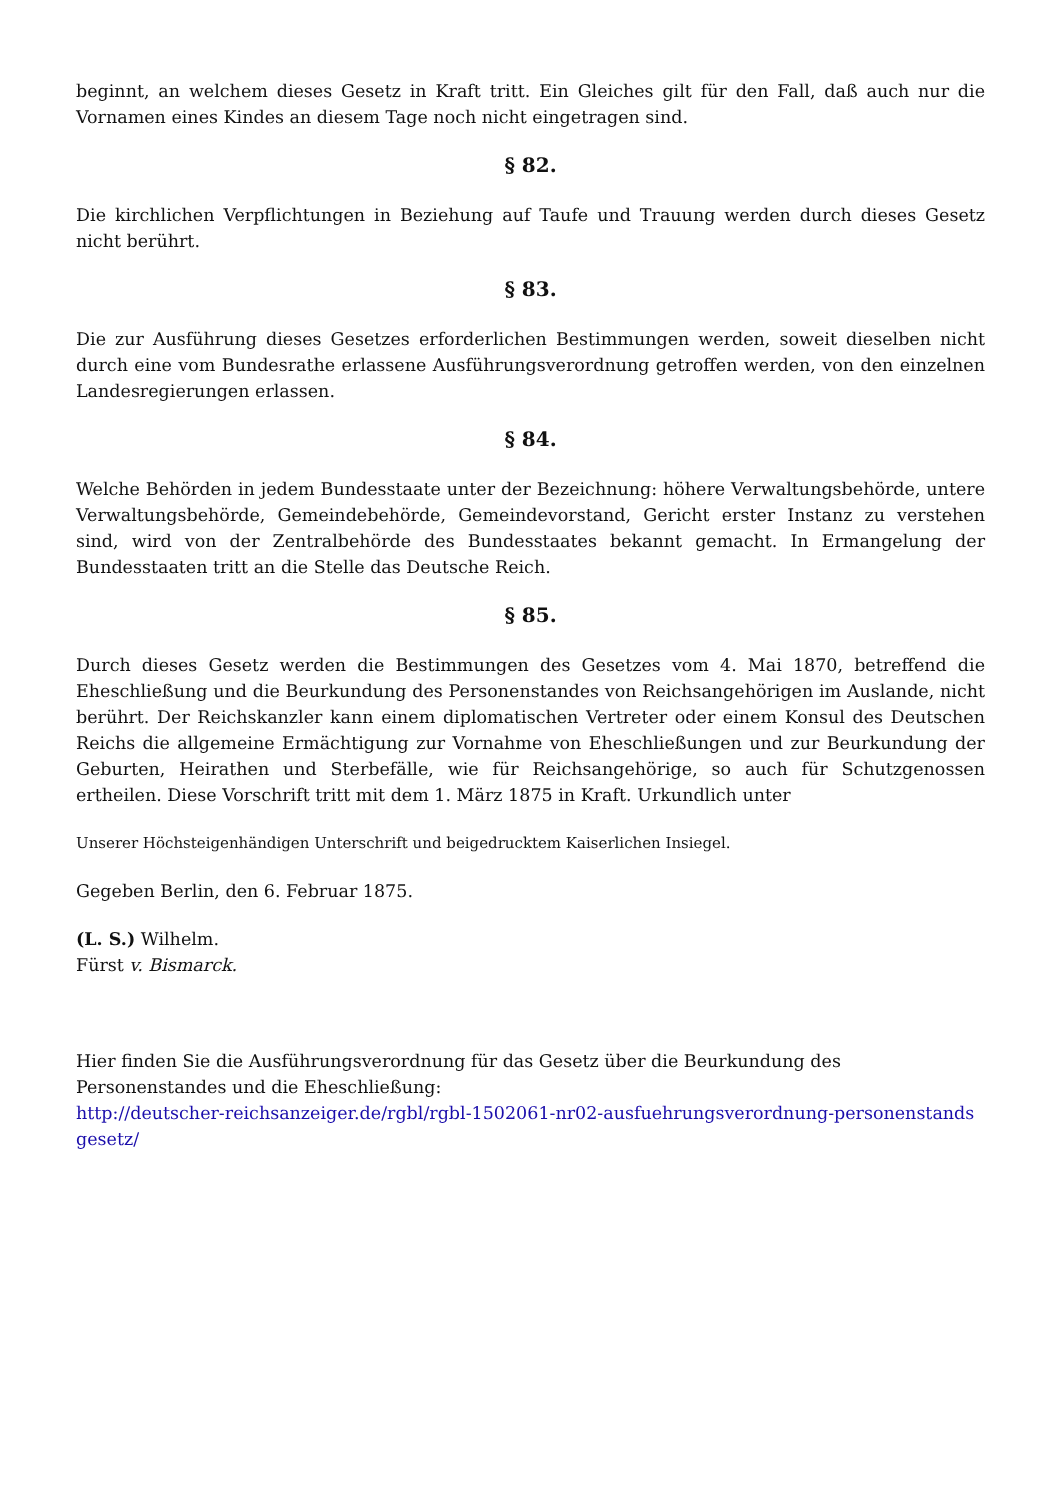beginnt, an welchem dieses Gesetz in Kraft tritt. Ein Gleiches gilt für den Fall, daß auch nur die Vornamen eines Kindes an diesem Tage noch nicht eingetragen sind.
§ 82.
Die kirchlichen Verpflichtungen in Beziehung auf Taufe und Trauung werden durch dieses Gesetz nicht berührt.
§ 83.
Die zur Ausführung dieses Gesetzes erforderlichen Bestimmungen werden, soweit dieselben nicht durch eine vom Bundesrathe erlassene Ausführungsverordnung getroffen werden, von den einzelnen Landesregierungen erlassen.
§ 84.
Welche Behörden in jedem Bundesstaate unter der Bezeichnung: höhere Verwaltungsbehörde, untere Verwaltungsbehörde, Gemeindebehörde, Gemeindevorstand, Gericht erster Instanz zu verstehen sind, wird von der Zentralbehörde des Bundesstaates bekannt gemacht. In Ermangelung der Bundesstaaten tritt an die Stelle das Deutsche Reich.
§ 85.
Durch dieses Gesetz werden die Bestimmungen des Gesetzes vom 4. Mai 1870, betreffend die Eheschließung und die Beurkundung des Personenstandes von Reichsangehörigen im Auslande, nicht berührt. Der Reichskanzler kann einem diplomatischen Vertreter oder einem Konsul des Deutschen Reichs die allgemeine Ermächtigung zur Vornahme von Eheschließungen und zur Beurkundung der Geburten, Heirathen und Sterbefälle, wie für Reichsangehörige, so auch für Schutzgenossen ertheilen. Diese Vorschrift tritt mit dem 1. März 1875 in Kraft. Urkundlich unter
Unserer Höchsteigenhändigen Unterschrift und beigedrucktem Kaiserlichen Insiegel.
Gegeben Berlin, den 6. Februar 1875.
(L. S.) Wilhelm.
Fürst v. Bismarck.
Hier finden Sie die Ausführungsverordnung für das Gesetz über die Beurkundung des Personenstandes und die Eheschließung:
http://deutscher-reichsanzeiger.de/rgbl/rgbl-1502061-nr02-ausfuehrungsverordnung-personenstandsgesetz/